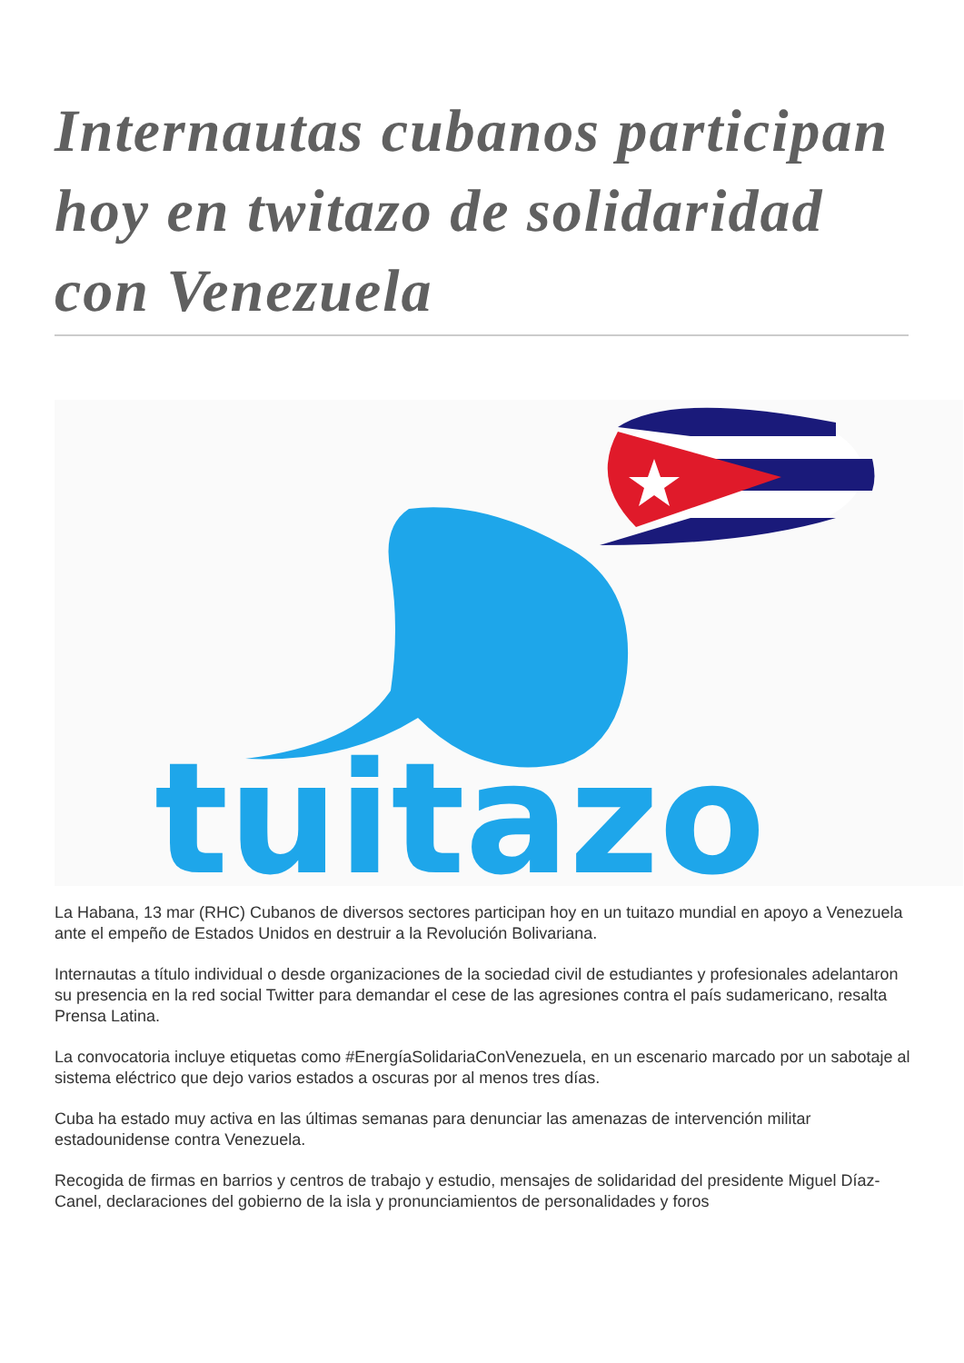Internautas cubanos participan hoy en twitazo de solidaridad con Venezuela
tuitazo
La Habana, 13 mar (RHC) Cubanos de diversos sectores participan hoy en un tuitazo mundial en apoyo a Venezuela ante el empeño de Estados Unidos en destruir a la Revolución Bolivariana.
Internautas a título individual o desde organizaciones de la sociedad civil de estudiantes y profesionales adelantaron su presencia en la red social Twitter para demandar el cese de las agresiones contra el país sudamericano, resalta Prensa Latina.
La convocatoria incluye etiquetas como #EnergíaSolidariaConVenezuela, en un escenario marcado por un sabotaje al sistema eléctrico que dejo varios estados a oscuras por al menos tres días.
Cuba ha estado muy activa en las últimas semanas para denunciar las amenazas de intervención militar estadounidense contra Venezuela.
Recogida de firmas en barrios y centros de trabajo y estudio, mensajes de solidaridad del presidente Miguel Díaz-Canel, declaraciones del gobierno de la isla y pronunciamientos de personalidades y foros